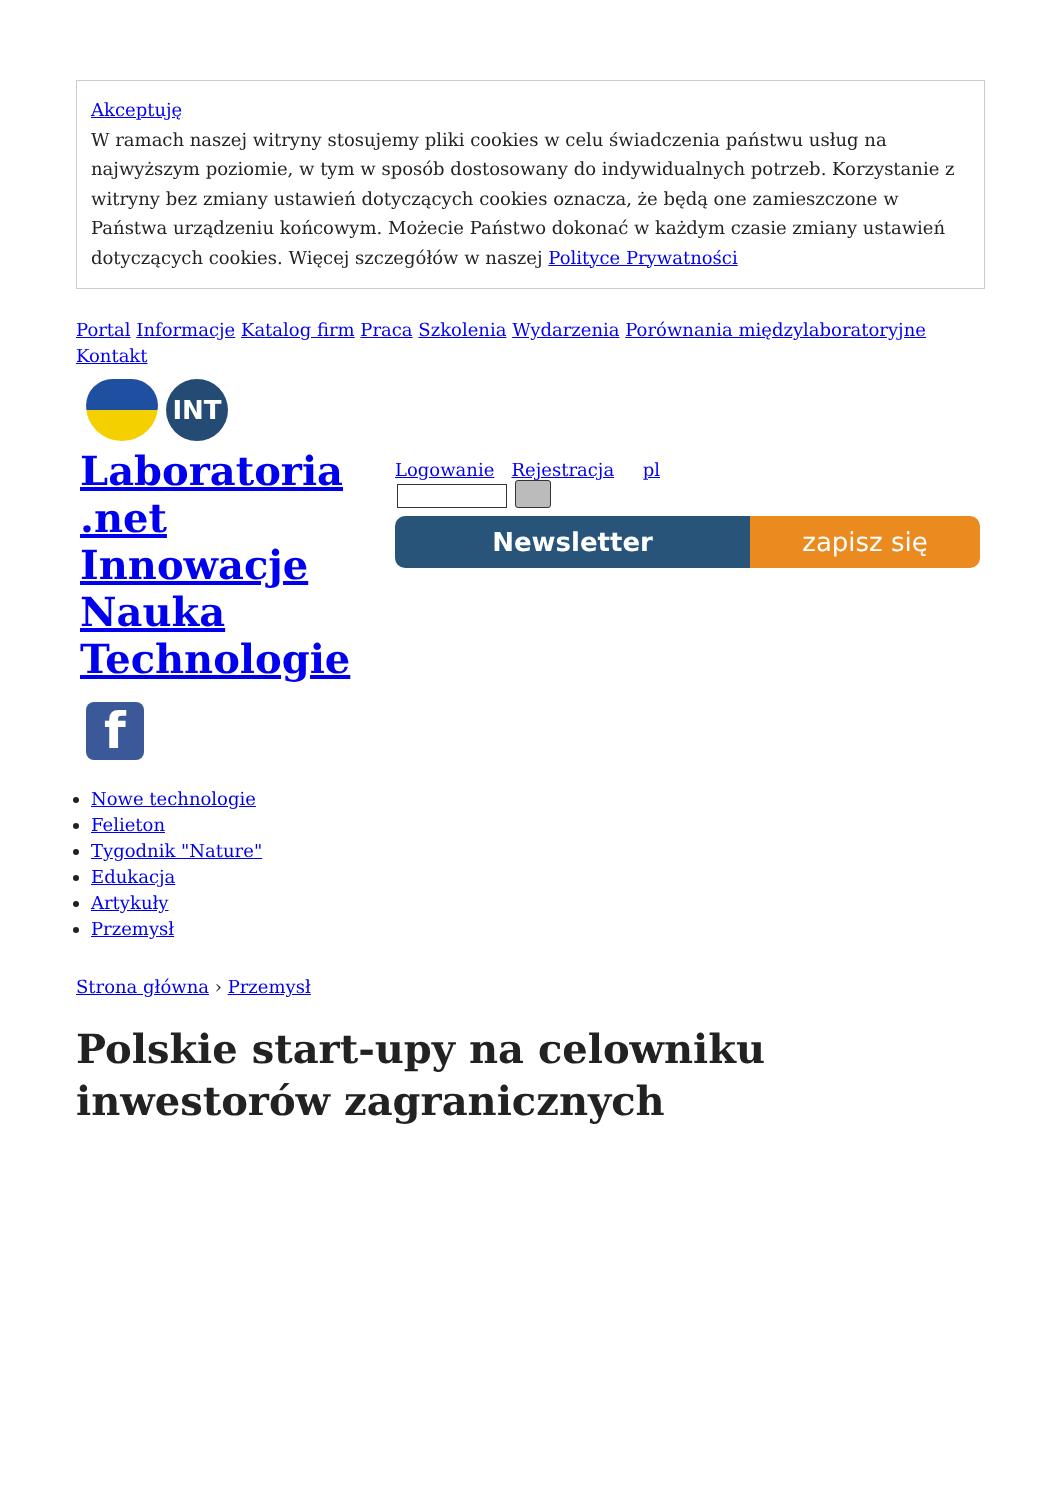Akceptuję
W ramach naszej witryny stosujemy pliki cookies w celu świadczenia państwu usług na najwyższym poziomie, w tym w sposób dostosowany do indywidualnych potrzeb. Korzystanie z witryny bez zmiany ustawień dotyczących cookies oznacza, że będą one zamieszczone w Państwa urządzeniu końcowym. Możecie Państwo dokonać w każdym czasie zmiany ustawień dotyczących cookies. Więcej szczegółów w naszej Polityce Prywatności
Portal Informacje Katalog firm Praca Szkolenia Wydarzenia Porównania międzylaboratoryjne Kontakt
INT
Laboratoria .net Innowacje Nauka Technologie
f
Logowanie Rejestracja pl
Newsletter zapisz się
Nowe technologie
Felieton
Tygodnik "Nature"
Edukacja
Artykuły
Przemysł
Strona główna › Przemysł
Polskie start-upy na celowniku inwestorów zagranicznych